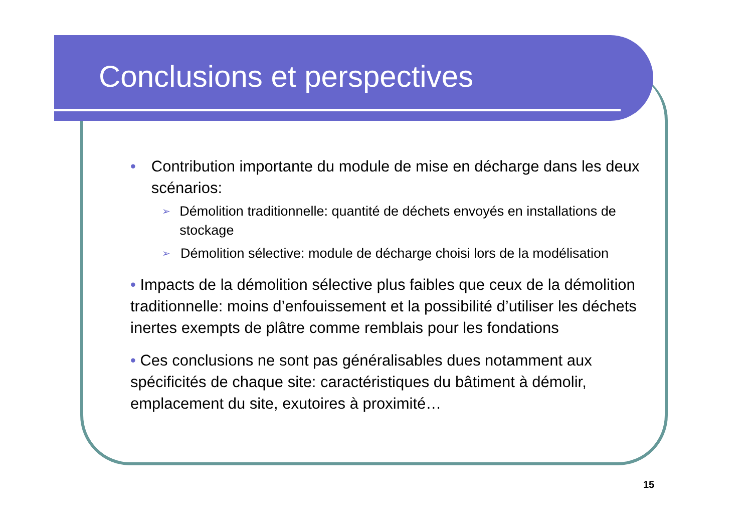Conclusions et perspectives
• Contribution importante du module de mise en décharge dans les deux scénarios:
➢ Démolition traditionnelle: quantité de déchets envoyés en installations de stockage
➢ Démolition sélective: module de décharge choisi lors de la modélisation
• Impacts de la démolition sélective plus faibles que ceux de la démolition traditionnelle: moins d’enfouissement et la possibilité d’utiliser les déchets inertes exempts de plâtre comme remblais pour les fondations
• Ces conclusions ne sont pas généralisables dues notamment aux spécificités de chaque site: caractéristiques du bâtiment à démolir, emplacement du site, exutoires à proximité…
15